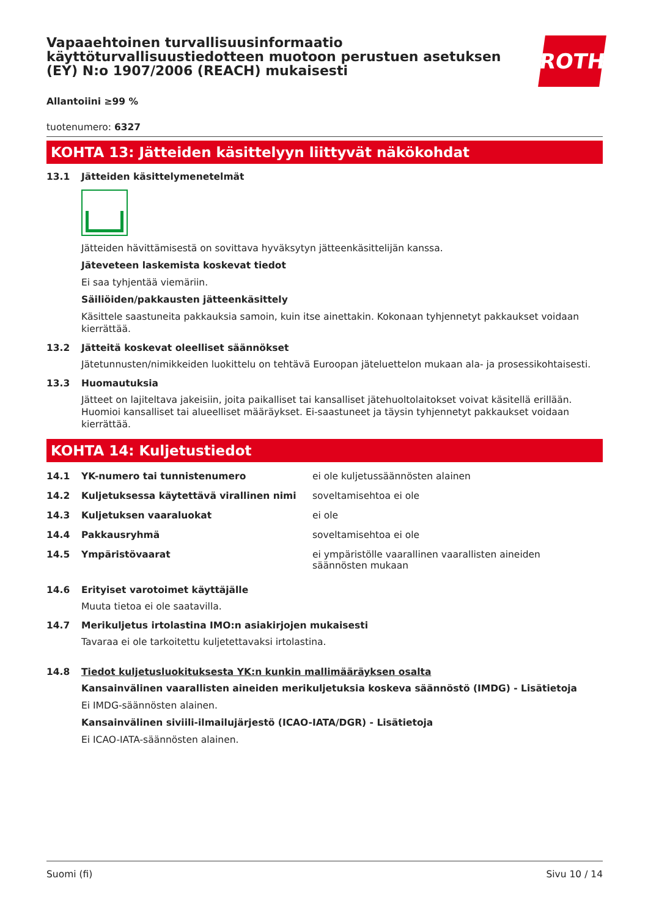ROTH
Vapaaehtoinen turvallisuusinformaatio käyttöturvallisuustiedotteen muotoon perustuen asetuksen (EY) N:o 1907/2006 (REACH) mukaisesti
Allantoiini ≥99 %
tuotenumero: 6327
KOHTA 13: Jätteiden käsittelyyn liittyvät näkökohdat
13.1 Jätteiden käsittelymenetelmät
Jätteiden hävittämisestä on sovittava hyväksytyn jätteenkäsittelijän kanssa.
Jäteveteen laskemista koskevat tiedot
Ei saa tyhjentää viemäriin.
Säiliöiden/pakkausten jätteenkäsittely
Käsittele saastuneita pakkauksia samoin, kuin itse ainettakin. Kokonaan tyhjennetyt pakkaukset voidaan kierrättää.
13.2 Jätteitä koskevat oleelliset säännökset
Jätetunnusten/nimikkeiden luokittelu on tehtävä Euroopan jäteluettelon mukaan ala- ja prosessikohtaisesti.
13.3 Huomautuksia
Jätteet on lajiteltava jakeisiin, joita paikalliset tai kansalliset jätehuoltolaitokset voivat käsitellä erillään. Huomioi kansalliset tai alueelliset määräykset. Ei-saastuneet ja täysin tyhjennetyt pakkaukset voidaan kierrättää.
KOHTA 14: Kuljetustiedot
14.1 YK-numero tai tunnistenumero ei ole kuljetussäännösten alainen
14.2 Kuljetuksessa käytettävä virallinen nimi soveltamisehtoa ei ole
14.3 Kuljetuksen vaaraluokat ei ole
14.4 Pakkausryhmä soveltamisehtoa ei ole
14.5 Ympäristövaarat ei ympäristölle vaarallinen vaarallisten aineiden säännösten mukaan
14.6 Erityiset varotoimet käyttäjälle
Muuta tietoa ei ole saatavilla.
14.7 Merikuljetus irtolastina IMO:n asiakirjojen mukaisesti
Tavaraa ei ole tarkoitettu kuljetettavaksi irtolastina.
14.8 Tiedot kuljetusluokituksesta YK:n kunkin mallimääräyksen osalta
Kansainvälinen vaarallisten aineiden merikuljetuksia koskeva säännöstö (IMDG) - Lisätietoja
Ei IMDG-säännösten alainen.
Kansainvälinen siviili-ilmailujärjestö (ICAO-IATA/DGR) - Lisätietoja
Ei ICAO-IATA-säännösten alainen.
Suomi (fi) Sivu 10 / 14